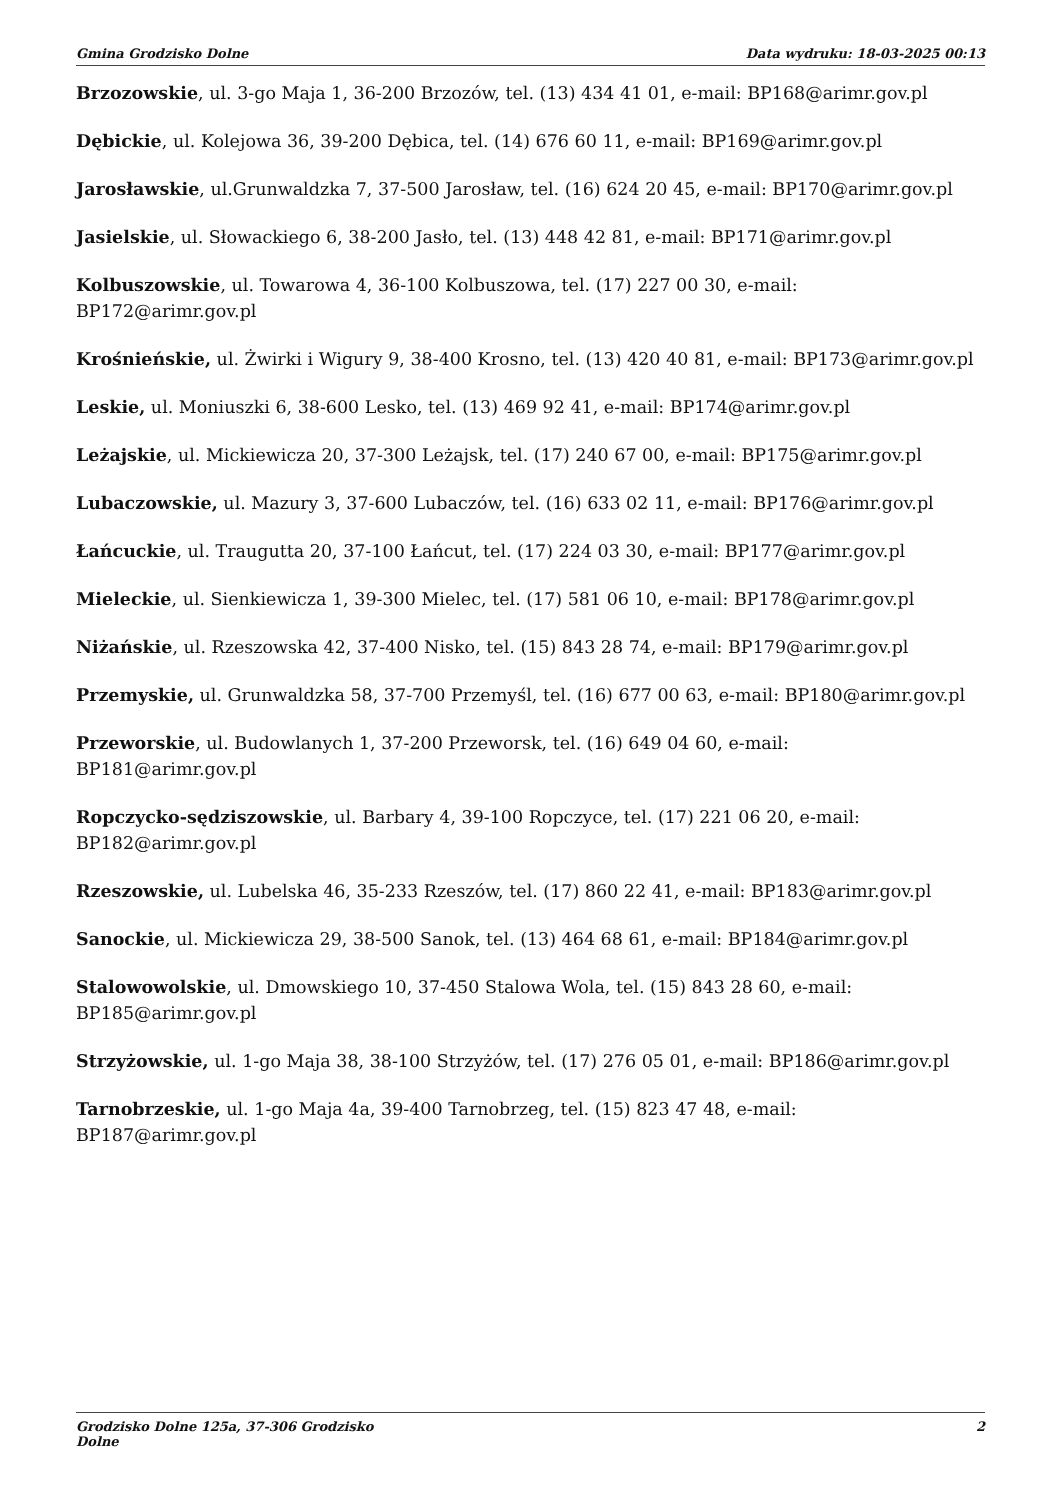Gmina Grodzisko Dolne Data wydruku: 18-03-2025 00:13
Brzozowskie, ul. 3-go Maja 1, 36-200 Brzozów, tel. (13) 434 41 01, e-mail: BP168@arimr.gov.pl
Dębickie, ul. Kolejowa 36, 39-200 Dębica, tel. (14) 676 60 11, e-mail: BP169@arimr.gov.pl
Jarosławskie, ul.Grunwaldzka 7, 37-500 Jarosław, tel. (16) 624 20 45, e-mail: BP170@arimr.gov.pl
Jasielskie, ul. Słowackiego 6, 38-200 Jasło, tel. (13) 448 42 81, e-mail: BP171@arimr.gov.pl
Kolbuszowskie, ul. Towarowa 4, 36-100 Kolbuszowa, tel. (17) 227 00 30, e-mail:
BP172@arimr.gov.pl
Krośnieńskie, ul. Żwirki i Wigury 9, 38-400 Krosno, tel. (13) 420 40 81, e-mail: BP173@arimr.gov.pl
Leskie, ul. Moniuszki 6, 38-600 Lesko, tel. (13) 469 92 41, e-mail: BP174@arimr.gov.pl
Leżajskie, ul. Mickiewicza 20, 37-300 Leżajsk, tel. (17) 240 67 00, e-mail: BP175@arimr.gov.pl
Lubaczowskie, ul. Mazury 3, 37-600 Lubaczów, tel. (16) 633 02 11, e-mail: BP176@arimr.gov.pl
Łańcuckie, ul. Traugutta 20, 37-100 Łańcut, tel. (17) 224 03 30, e-mail: BP177@arimr.gov.pl
Mieleckie, ul. Sienkiewicza 1, 39-300 Mielec, tel. (17) 581 06 10, e-mail: BP178@arimr.gov.pl
Niżańskie, ul. Rzeszowska 42, 37-400 Nisko, tel. (15) 843 28 74, e-mail: BP179@arimr.gov.pl
Przemyskie, ul. Grunwaldzka 58, 37-700 Przemyśl, tel. (16) 677 00 63, e-mail: BP180@arimr.gov.pl
Przeworskie, ul. Budowlanych 1, 37-200 Przeworsk, tel. (16) 649 04 60, e-mail:
BP181@arimr.gov.pl
Ropczycko-sędziszowskie, ul. Barbary 4, 39-100 Ropczyce, tel. (17) 221 06 20, e-mail:
BP182@arimr.gov.pl
Rzeszowskie, ul. Lubelska 46, 35-233 Rzeszów, tel. (17) 860 22 41, e-mail: BP183@arimr.gov.pl
Sanockie, ul. Mickiewicza 29, 38-500 Sanok, tel. (13) 464 68 61, e-mail: BP184@arimr.gov.pl
Stalowowolskie, ul. Dmowskiego 10, 37-450 Stalowa Wola, tel. (15) 843 28 60, e-mail:
BP185@arimr.gov.pl
Strzyżowskie, ul. 1-go Maja 38, 38-100 Strzyżów, tel. (17) 276 05 01, e-mail: BP186@arimr.gov.pl
Tarnobrzeskie, ul. 1-go Maja 4a, 39-400 Tarnobrzeg, tel. (15) 823 47 48, e-mail:
BP187@arimr.gov.pl
Grodzisko Dolne 125a, 37-306 Grodzisko Dolne
2